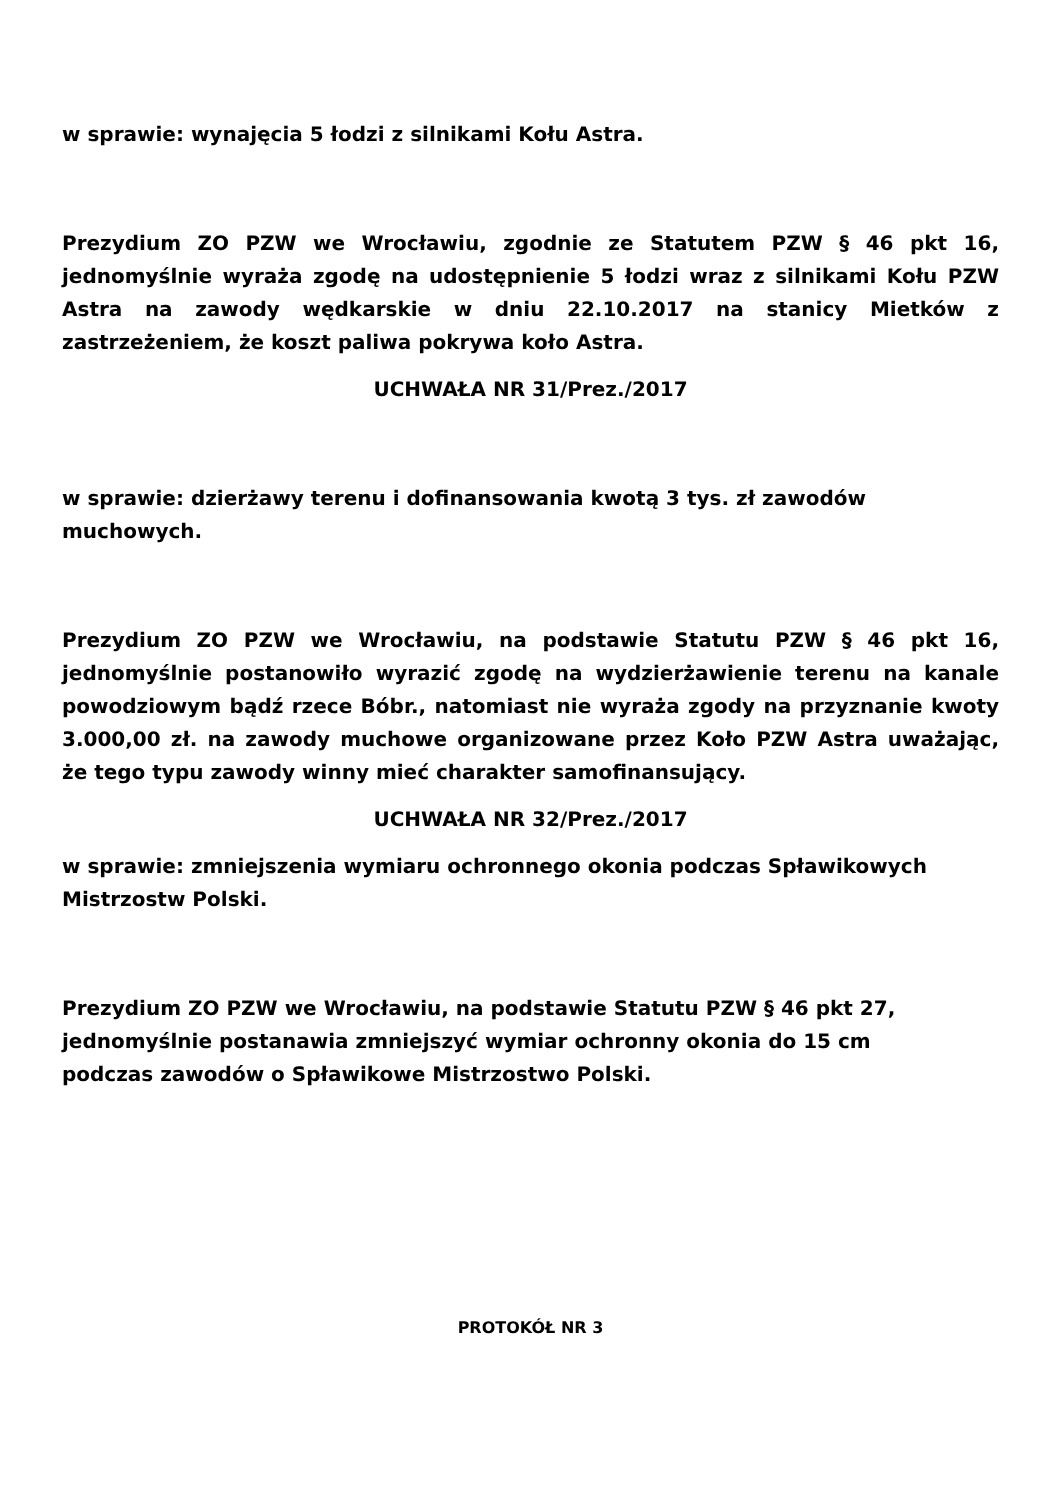w sprawie: wynajęcia 5 łodzi z silnikami Kołu Astra.
Prezydium ZO PZW we Wrocławiu, zgodnie ze Statutem PZW § 46 pkt 16, jednomyślnie wyraża zgodę na udostępnienie 5 łodzi wraz z silnikami Kołu PZW Astra na zawody wędkarskie w dniu 22.10.2017 na stanicy Mietków z zastrzeżeniem, że koszt paliwa pokrywa koło Astra.
UCHWAŁA NR 31/Prez./2017
w sprawie: dzierżawy terenu i dofinansowania kwotą 3 tys. zł zawodów
muchowych.
Prezydium ZO PZW we Wrocławiu, na podstawie Statutu PZW § 46 pkt 16, jednomyślnie postanowiło wyrazić zgodę na wydzierżawienie terenu na kanale powodziowym bądź rzece Bóbr., natomiast nie wyraża zgody na przyznanie kwoty 3.000,00 zł. na zawody muchowe organizowane przez Koło PZW Astra uważając, że tego typu zawody winny mieć charakter samofinansujący.
UCHWAŁA NR 32/Prez./2017
w sprawie: zmniejszenia wymiaru ochronnego okonia podczas Spławikowych
Mistrzostw Polski.
Prezydium ZO PZW we Wrocławiu, na podstawie Statutu PZW § 46 pkt 27,
jednomyślnie postanawia zmniejszyć wymiar ochronny okonia do 15 cm
podczas zawodów o Spławikowe Mistrzostwo Polski.
PROTOKÓŁ NR 3